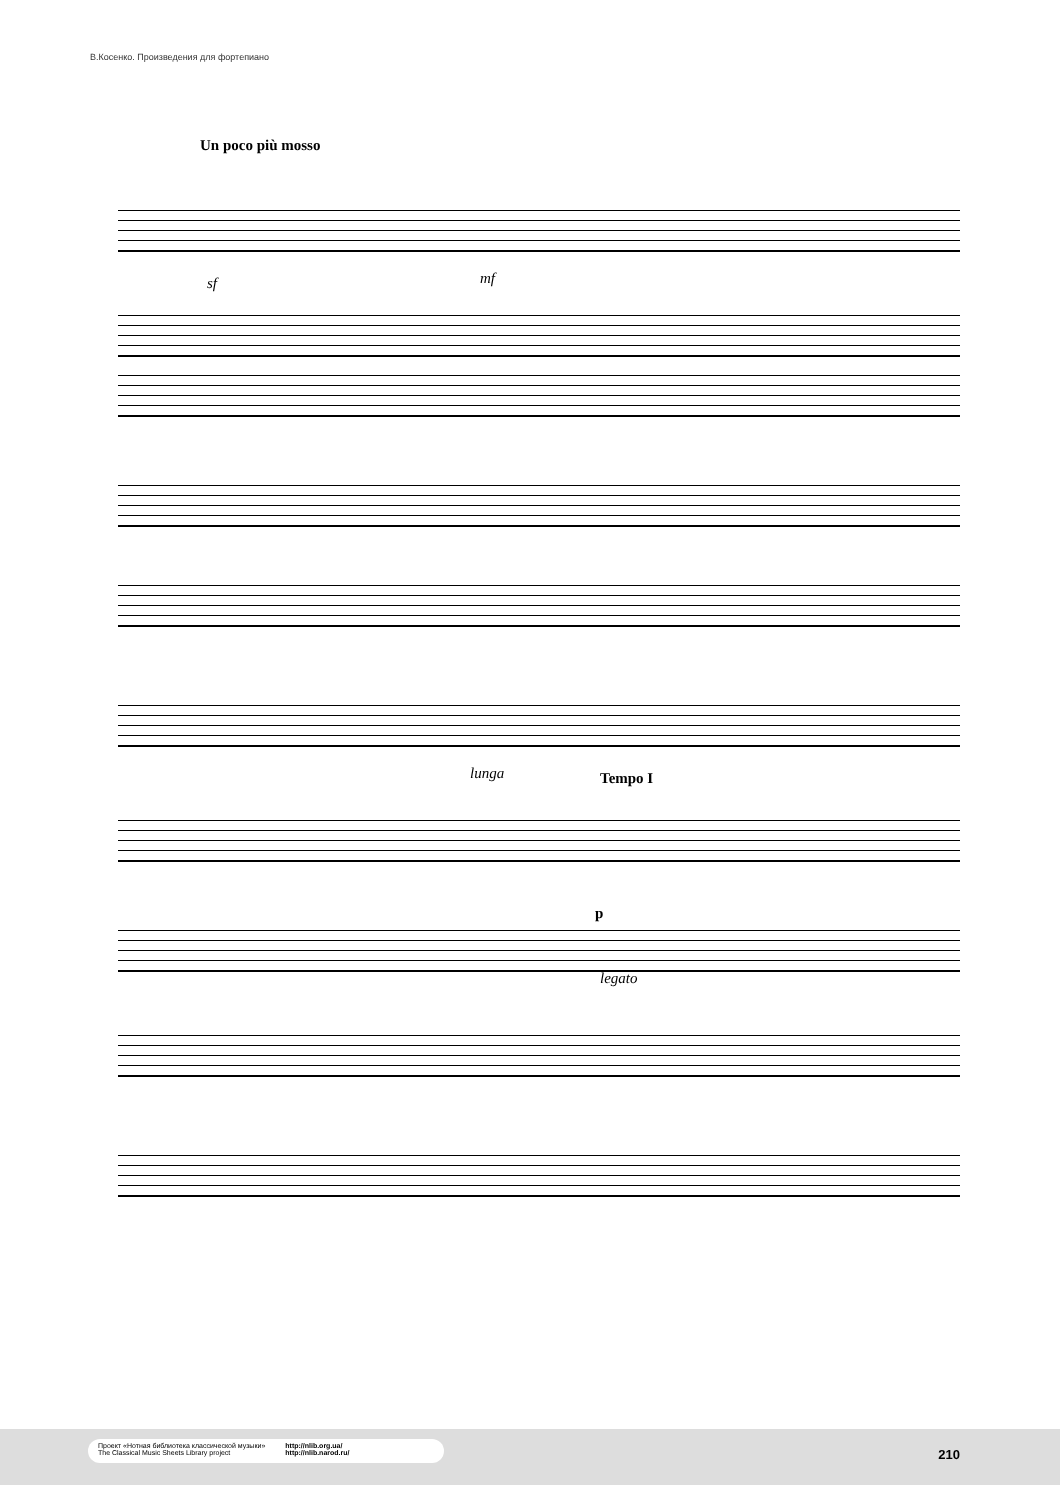В.Косенко. Произведения для фортепиано
Un poco più mosso
sf mf
lunga Tempo I
p
legato
Проект «Нотная библиотека классической музыки»
The Classical Music Sheets Library project
http://nlib.org.ua/
http://nlib.narod.ru/
210